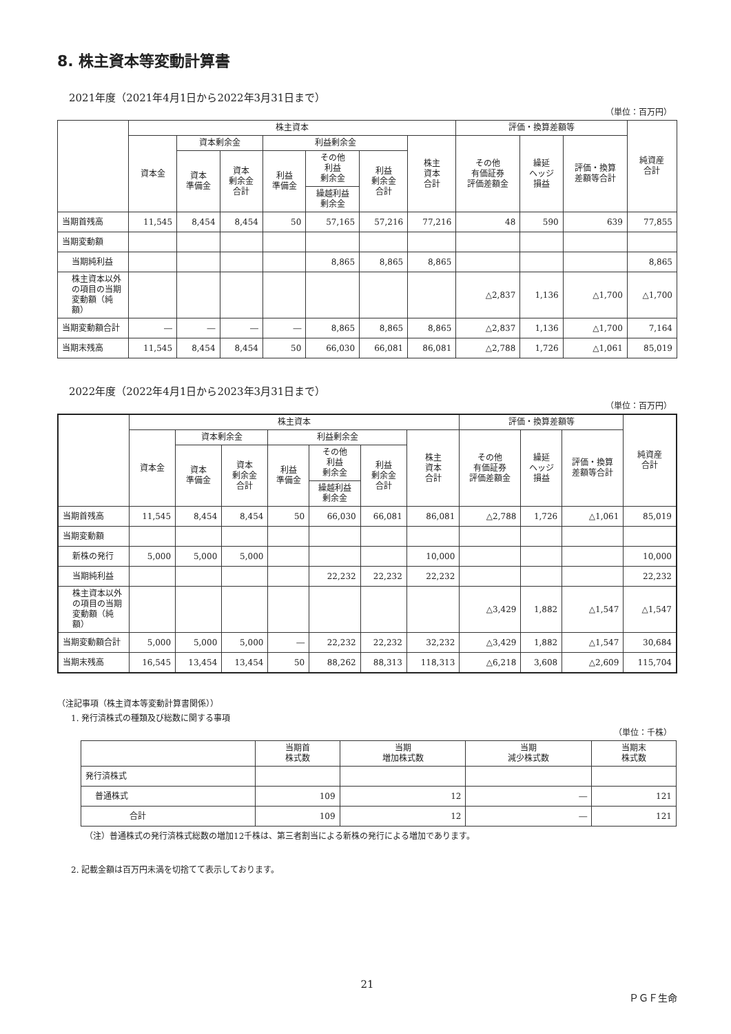8. 株主資本等変動計算書
2021年度（2021年4月1日から2022年3月31日まで）
（単位：百万円）
| | 株主資本 | | | | | | | 評価・換算差額等 | | | 純資産 合計 |
| --- | --- | --- | --- | --- | --- | --- | --- | --- | --- | --- | --- |
| | 資本金 | 資本剰余金 | | 利益剰余金 | | | 株主 資本 合計 | その他 有価証券 評価差額金 | 繰延 ヘッジ 損益 | 評価・換算 差額等合計 | |
| | | 資本 準備金 | 資本 剰余金 合計 | 利益 準備金 | その他 利益 剰余金 | 利益 剰余金 合計 | | | | | |
| | | | | | 繰越利益 剰余金 | | | | | | |
| 当期首残高 | 11,545 | 8,454 | 8,454 | 50 | 57,165 | 57,216 | 77,216 | 48 | 590 | 639 | 77,855 |
| 当期変動額 | | | | | | | | | | | |
| 当期純利益 | | | | | 8,865 | 8,865 | 8,865 | | | | 8,865 |
| 株主資本以外の項目の当期変動額（純額） | | | | | | | | △2,837 | 1,136 | △1,700 | △1,700 |
| 当期変動額合計 | ― | ― | ― | ― | 8,865 | 8,865 | 8,865 | △2,837 | 1,136 | △1,700 | 7,164 |
| 当期末残高 | 11,545 | 8,454 | 8,454 | 50 | 66,030 | 66,081 | 86,081 | △2,788 | 1,726 | △1,061 | 85,019 |
2022年度（2022年4月1日から2023年3月31日まで）
（単位：百万円）
| | 株主資本 | | | | | | | 評価・換算差額等 | | | 純資産 合計 |
| --- | --- | --- | --- | --- | --- | --- | --- | --- | --- | --- | --- |
| | 資本金 | 資本剰余金 | | 利益剰余金 | | | 株主 資本 合計 | その他 有価証券 評価差額金 | 繰延 ヘッジ 損益 | 評価・換算 差額等合計 | |
| | | 資本 準備金 | 資本 剰余金 合計 | 利益 準備金 | その他 利益 剰余金 | 利益 剰余金 合計 | | | | | |
| | | | | | 繰越利益 剰余金 | | | | | | |
| 当期首残高 | 11,545 | 8,454 | 8,454 | 50 | 66,030 | 66,081 | 86,081 | △2,788 | 1,726 | △1,061 | 85,019 |
| 当期変動額 | | | | | | | | | | | |
| 新株の発行 | 5,000 | 5,000 | 5,000 | | | | 10,000 | | | | 10,000 |
| 当期純利益 | | | | | 22,232 | 22,232 | 22,232 | | | | 22,232 |
| 株主資本以外の項目の当期変動額（純額） | | | | | | | | △3,429 | 1,882 | △1,547 | △1,547 |
| 当期変動額合計 | 5,000 | 5,000 | 5,000 | ― | 22,232 | 22,232 | 32,232 | △3,429 | 1,882 | △1,547 | 30,684 |
| 当期末残高 | 16,545 | 13,454 | 13,454 | 50 | 88,262 | 88,313 | 118,313 | △6,218 | 3,608 | △2,609 | 115,704 |
（注記事項（株主資本等変動計算書関係））
1. 発行済株式の種類及び総数に関する事項
（単位：千株）
| | 当期首 株式数 | 当期 増加株式数 | 当期 減少株式数 | 当期末 株式数 |
| --- | --- | --- | --- | --- |
| 発行済株式 | | | | |
| 普通株式 | 109 | 12 | ― | 121 |
| 合計 | 109 | 12 | ― | 121 |
（注）普通株式の発行済株式総数の増加12千株は、第三者割当による新株の発行による増加であります。
2. 記載金額は百万円未満を切捨てて表示しております。
21
ＰＧＦ生命